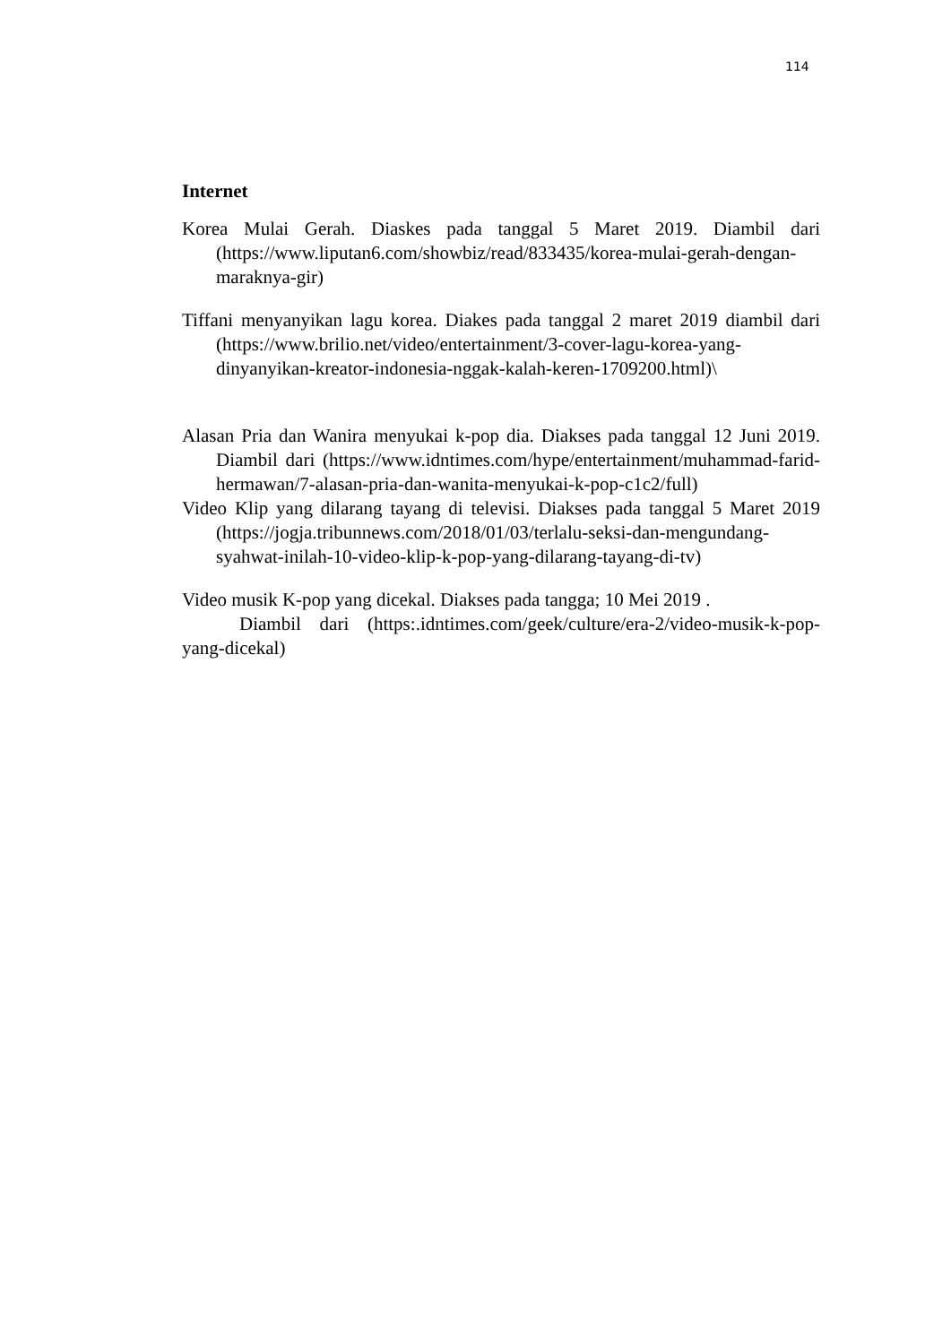114
Internet
Korea Mulai Gerah. Diaskes pada tanggal 5 Maret 2019. Diambil dari (https://www.liputan6.com/showbiz/read/833435/korea-mulai-gerah-dengan-maraknya-gir)
Tiffani menyanyikan lagu korea. Diakes pada tanggal 2 maret 2019 diambil dari (https://www.brilio.net/video/entertainment/3-cover-lagu-korea-yang-dinyanyikan-kreator-indonesia-nggak-kalah-keren-1709200.html)\
Alasan Pria dan Wanira menyukai k-pop dia. Diakses pada tanggal 12 Juni 2019. Diambil dari (https://www.idntimes.com/hype/entertainment/muhammad-farid-hermawan/7-alasan-pria-dan-wanita-menyukai-k-pop-c1c2/full)
Video Klip yang dilarang tayang di televisi. Diakses pada tanggal 5 Maret 2019 (https://jogja.tribunnews.com/2018/01/03/terlalu-seksi-dan-mengundang-syahwat-inilah-10-video-klip-k-pop-yang-dilarang-tayang-di-tv)
Video musik K-pop yang dicekal. Diakses pada tangga; 10 Mei 2019 .
Diambil dari (https:.idntimes.com/geek/culture/era-2/video-musik-k-pop-yang-dicekal)